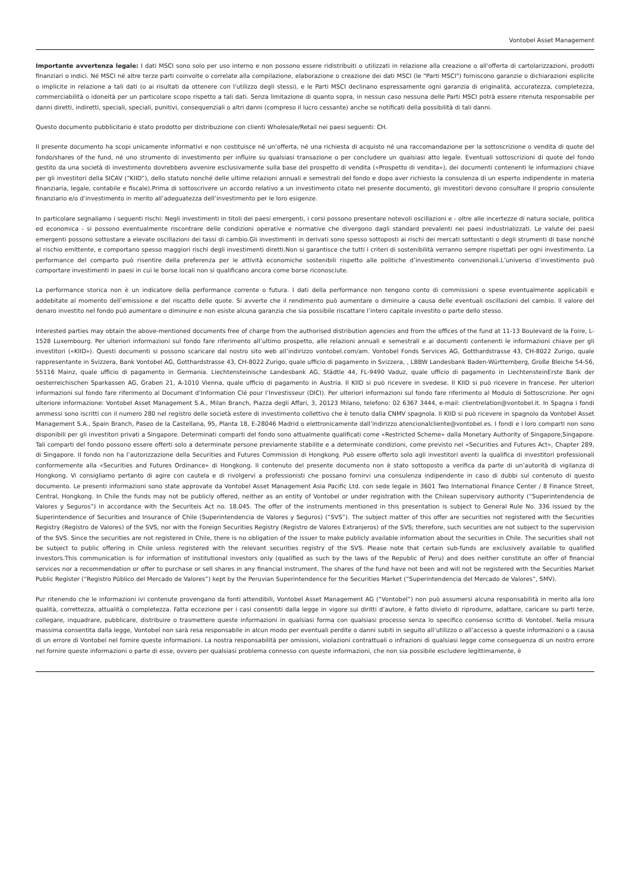Vontobel Asset Management
Importante avvertenza legale: I dati MSCI sono solo per uso interno e non possono essere ridistribuiti o utilizzati in relazione alla creazione o all'offerta di cartolarizzazioni, prodotti finanziari o indici. Né MSCI né altre terze parti coinvolte o correlate alla compilazione, elaborazione o creazione dei dati MSCI (le "Parti MSCI") forniscono garanzie o dichiarazioni esplicite o implicite in relazione a tali dati (o ai risultati da ottenere con l'utilizzo degli stessi), e le Parti MSCI declinano espressamente ogni garanzia di originalità, accuratezza, completezza, commerciabilità o idoneità per un particolare scopo rispetto a tali dati. Senza limitazione di quanto sopra, in nessun caso nessuna delle Parti MSCI potrà essere ritenuta responsabile per danni diretti, indiretti, speciali, speciali, punitivi, consequenziali o altri danni (compreso il lucro cessante) anche se notificati della possibilità di tali danni.
Questo documento pubblicitario è stato prodotto per distribuzione con clienti Wholesale/Retail nei paesi seguenti: CH.
Il presente documento ha scopi unicamente informativi e non costituisce né un’offerta, né una richiesta di acquisto né una raccomandazione per la sottoscrizione o vendita di quote del fondo/shares of the fund, né uno strumento di investimento per influire su qualsiasi transazione o per concludere un qualsiasi atto legale. Eventuali sottoscrizioni di quote del fondo gestito da una società di investimento dovrebbero avvenire esclusivamente sulla base del prospetto di vendita («Prospetto di vendita»), dei documenti contenenti le informazioni chiave per gli investitori della SICAV (“KIID”), dello statuto nonché delle ultime relazioni annuali e semestrali del fondo e dopo aver richiesto la consulenza di un esperto indipendente in materia finanziaria, legale, contabile e fiscale).Prima di sottoscrivere un accordo relativo a un investimento citato nel presente documento, gli investitori devono consultare il proprio consulente finanziario e/o d’investimento in merito all’adeguatezza dell’investimento per le loro esigenze.
In particolare segnaliamo i seguenti rischi: Negli investimenti in titoli dei paesi emergenti, i corsi possono presentare notevoli oscillazioni e - oltre alle incertezze di natura sociale, politica ed economica - si possono eventualmente riscontrare delle condizioni operative e normative che divergono dagli standard prevalenti nei paesi industrializzati. Le valute dei paesi emergenti possono sottostare a elevate oscillazioni dei tassi di cambio.Gli investimenti in derivati sono spesso sottoposti ai rischi dei mercati sottostanti o degli strumenti di base nonché al rischio emittente, e comportano spesso maggiori rischi degli investimenti diretti.Non si garantisce che tutti i criteri di sostenibilità verranno sempre rispettati per ogni investimento. La performance del comparto può risentire della preferenza per le attività economiche sostenibili rispetto alle politiche d’investimento convenzionali.L’universo d’investimento può comportare investimenti in paesi in cui le borse locali non si qualificano ancora come borse riconosciute.
La performance storica non è un indicatore della performance corrente o futura. I dati della performance non tengono conto di commissioni o spese eventualmente applicabili e addebitate al momento dell’emissione e del riscatto delle quote. Si avverte che il rendimento può aumentare o diminuire a causa delle eventuali oscillazioni del cambio. Il valore del denaro investito nel fondo può aumentare o diminuire e non esiste alcuna garanzia che sia possibile riscattare l’intero capitale investito o parte dello stesso.
Interested parties may obtain the above-mentioned documents free of charge from the authorised distribution agencies and from the offices of the fund at 11-13 Boulevard de la Foire, L-1528 Luxembourg. Per ulteriori informazioni sul fondo fare riferimento all’ultimo prospetto, alle relazioni annuali e semestrali e ai documenti contenenti le informazioni chiave per gli investitori («KIID»). Questi documenti si possono scaricare dal nostro sito web all’indirizzo vontobel.com/am. Vontobel Fonds Services AG, Gotthardstrasse 43, CH-8022 Zurigo, quale rappresentante in Svizzera, Bank Vontobel AG, Gotthardstrasse 43, CH-8022 Zurigo, quale ufficio di pagamento in Svizzera, , LBBW Landesbank Baden-Württemberg, Große Bleiche 54-56, 55116 Mainz, quale ufficio di pagamento in Germania. Liechtensteinische Landesbank AG, Städtle 44, FL-9490 Vaduz, quale ufficio di pagamento in LiechtensteinErste Bank der oesterreichischen Sparkassen AG, Graben 21, A-1010 Vienna, quale ufficio di pagamento in Austria. Il KIID si può ricevere in svedese. Il KIID si può ricevere in francese. Per ulteriori informazioni sul fondo fare riferimento al Document d’Information Clé pour l’Investisseur (DICI). Per ulteriori informazioni sul fondo fare riferimento al Modulo di Sottoscrizione. Per ogni ulteriore informazione: Vontobel Asset Management S.A., Milan Branch, Piazza degli Affari, 3, 20123 Milano, telefono: 02 6367 3444, e-mail: clientrelation@vontobel.it. In Spagna i fondi ammessi sono iscritti con il numero 280 nel registro delle società estere di investimento collettivo che è tenuto dalla CNMV spagnola. Il KIID si può ricevere in spagnolo da Vontobel Asset Management S.A., Spain Branch, Paseo de la Castellana, 95, Planta 18, E-28046 Madrid o elettronicamente dall’indirizzo atencionalcliente@vontobel.es. I fondi e i loro comparti non sono disponibili per gli investitori privati a Singapore. Determinati comparti del fondo sono attualmente qualificati come «Restricted Scheme» dalla Monetary Authority of Singapore,Singapore. Tali comparti del fondo possono essere offerti solo a determinate persone previamente stabilite e a determinate condizioni, come previsto nel «Securities and Futures Act», Chapter 289, di Singapore. Il fondo non ha l’autorizzazione della Securities and Futures Commission di Hongkong. Può essere offerto solo agli investitori aventi la qualifica di investitori professionali conformemente alla «Securities and Futures Ordinance» di Hongkong. Il contenuto del presente documento non è stato sottoposto a verifica da parte di un’autorità di vigilanza di Hongkong. Vi consigliamo pertanto di agire con cautela e di rivolgervi a professionisti che possano fornirvi una consulenza indipendente in caso di dubbi sul contenuto di questo documento. Le presenti informazioni sono state approvate da Vontobel Asset Management Asia Pacific Ltd. con sede legale in 3601 Two International Finance Center / 8 Finance Street, Central, Hongkong. In Chile the funds may not be publicly offered, neither as an entity of Vontobel or under registration with the Chilean supervisory authority (“Superintendencia de Valores y Seguros”) in accordance with the Securiteis Act no. 18.045. The offer of the instruments mentioned in this presentation is subject to General Rule No. 336 issued by the Superintendence of Securities and Insurance of Chile (Superintendencia de Valores y Seguros) (“SVS”). The subject matter of this offer are securities not registered with the Securities Registry (Registro de Valores) of the SVS, nor with the Foreign Securities Registry (Registro de Valores Extranjeros) of the SVS; therefore, such securities are not subject to the supervision of the SVS. Since the securities are not registered in Chile, there is no obligation of the issuer to make publicly available information about the securities in Chile. The securities shall not be subject to public offering in Chile unless registered with the relevant securities registry of the SVS. Please note that certain sub-funds are exclusively available to qualified investors.This communication is for information of institutional investors only (qualified as such by the laws of the Republic of Peru) and does neither constitute an offer of financial services nor a recommendation or offer to purchase or sell shares in any financial instrument. The shares of the fund have not been and will not be registered with the Securities Market Public Register (“Registro Público del Mercado de Valores”) kept by the Peruvian Superintendence for the Securities Market (“Superintendencia del Mercado de Valores”, SMV).
Pur ritenendo che le informazioni ivi contenute provengano da fonti attendibili, Vontobel Asset Management AG (“Vontobel“) non può assumersi alcuna responsabilità in merito alla loro qualità, correttezza, attualità o completezza. Fatta eccezione per i casi consentiti dalla legge in vigore sui diritti d’autore, è fatto divieto di riprodurre, adattare, caricare su parti terze, collegare, inquadrare, pubblicare, distribuire o trasmettere queste informazioni in qualsiasi forma con qualsiasi processo senza lo specifico consenso scritto di Vontobel. Nella misura massima consentita dalla legge, Vontobel non sarà resa responsabile in alcun modo per eventuali perdite o danni subiti in seguito all’utilizzo o all’accesso a queste informazioni o a causa di un errore di Vontobel nel fornire queste informazioni. La nostra responsabilità per omissioni, violazioni contrattuali o infrazioni di qualsiasi legge come conseguenza di un nostro errore nel fornire queste informazioni o parte di esse, ovvero per qualsiasi problema connesso con queste informazioni, che non sia possibile escludere legittimamente, è